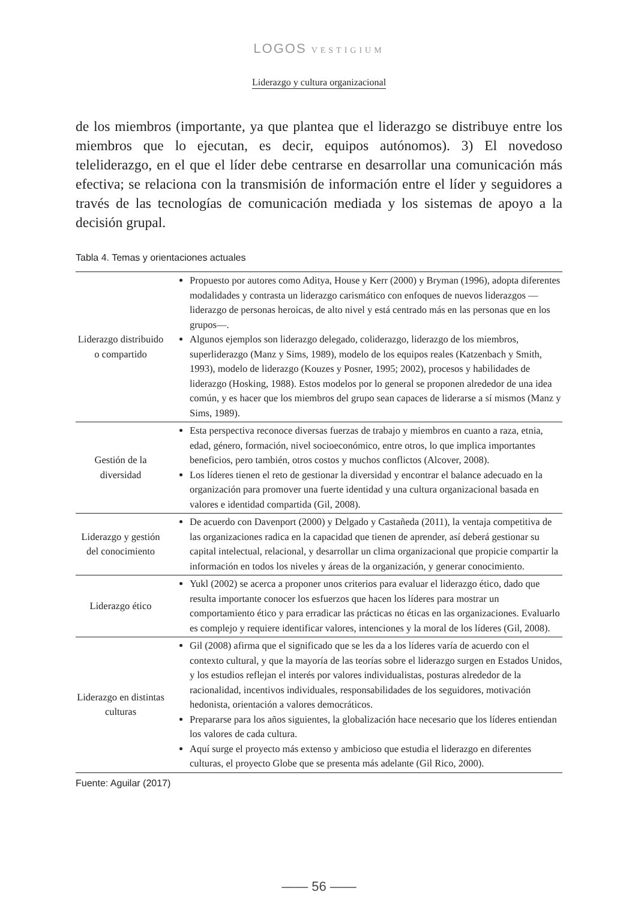LOGOS VESTIGIUM
Liderazgo y cultura organizacional
de los miembros (importante, ya que plantea que el liderazgo se distribuye entre los miembros que lo ejecutan, es decir, equipos autónomos). 3) El novedoso teleliderazgo, en el que el líder debe centrarse en desarrollar una comunicación más efectiva; se relaciona con la transmisión de información entre el líder y seguidores a través de las tecnologías de comunicación mediada y los sistemas de apoyo a la decisión grupal.
Tabla 4. Temas y orientaciones actuales
| Liderazgo distribuido o compartido | Propuesto por autores como Aditya, House y Kerr (2000) y Bryman (1996), adopta diferentes modalidades y contrasta un liderazgo carismático con enfoques de nuevos liderazgos —liderazgo de personas heroicas, de alto nivel y está centrado más en las personas que en los grupos—. Algunos ejemplos son liderazgo delegado, coliderazgo, liderazgo de los miembros, superliderazgo (Manz y Sims, 1989), modelo de los equipos reales (Katzenbach y Smith, 1993), modelo de liderazgo (Kouzes y Posner, 1995; 2002), procesos y habilidades de liderazgo (Hosking, 1988). Estos modelos por lo general se proponen alrededor de una idea común, y es hacer que los miembros del grupo sean capaces de liderarse a sí mismos (Manz y Sims, 1989). |
| Gestión de la diversidad | Esta perspectiva reconoce diversas fuerzas de trabajo y miembros en cuanto a raza, etnia, edad, género, formación, nivel socioeconómico, entre otros, lo que implica importantes beneficios, pero también, otros costos y muchos conflictos (Alcover, 2008). Los líderes tienen el reto de gestionar la diversidad y encontrar el balance adecuado en la organización para promover una fuerte identidad y una cultura organizacional basada en valores e identidad compartida (Gil, 2008). |
| Liderazgo y gestión del conocimiento | De acuerdo con Davenport (2000) y Delgado y Castañeda (2011), la ventaja competitiva de las organizaciones radica en la capacidad que tienen de aprender, así deberá gestionar su capital intelectual, relacional, y desarrollar un clima organizacional que propicie compartir la información en todos los niveles y áreas de la organización, y generar conocimiento. |
| Liderazgo ético | Yukl (2002) se acerca a proponer unos criterios para evaluar el liderazgo ético, dado que resulta importante conocer los esfuerzos que hacen los líderes para mostrar un comportamiento ético y para erradicar las prácticas no éticas en las organizaciones. Evaluarlo es complejo y requiere identificar valores, intenciones y la moral de los líderes (Gil, 2008). |
| Liderazgo en distintas culturas | Gil (2008) afirma que el significado que se les da a los líderes varía de acuerdo con el contexto cultural, y que la mayoría de las teorías sobre el liderazgo surgen en Estados Unidos, y los estudios reflejan el interés por valores individualistas, posturas alrededor de la racionalidad, incentivos individuales, responsabilidades de los seguidores, motivación hedonista, orientación a valores democráticos. Prepararse para los años siguientes, la globalización hace necesario que los líderes entiendan los valores de cada cultura. Aquí surge el proyecto más extenso y ambicioso que estudia el liderazgo en diferentes culturas, el proyecto Globe que se presenta más adelante (Gil Rico, 2000). |
Fuente: Aguilar (2017)
—— 56 ——